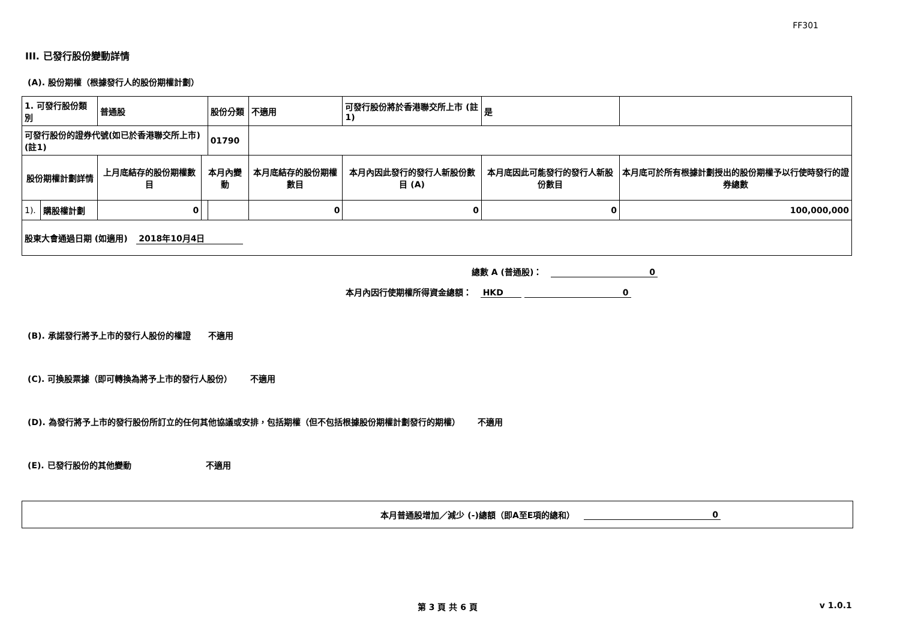FF301
III. 已發行股份變動詳情
(A). 股份期權（根據發行人的股份期權計劃）
| 1. 可發行股份類別 | | 普通股 | | 股份分類 | 不適用 | 可發行股份將於香港聯交所上市 (註1) | | 是 | |
| 可發行股份的證券代號(如已於香港聯交所上市) (註1) | | | | 01790 | | | | | |
| 股份期權計劃詳情 | | 上月底結存的股份期權數目 | 本月內變動 | | 本月底結存的股份期權數目 | 本月內因此發行的發行人新股份數目 (A) | 本月底因此可能發行的發行人新股份數目 | | 本月底可於所有根據計劃授出的股份期權予以行使時發行的證券總數 |
| 1). | 購股權計劃 | 0 | | | 0 | 0 | 0 | | 100,000,000 |
| 股東大會通過日期 (如適用) 2018年10月4日 | | | | | | | | | |
總數 A (普通股)： 0
本月內因行使期權所得資金總額： HKD 0
(B). 承諾發行將予上市的發行人股份的權證 不適用
(C). 可換股票據（即可轉換為將予上市的發行人股份） 不適用
(D). 為發行將予上市的發行股份所訂立的任何其他協議或安排，包括期權（但不包括根據股份期權計劃發行的期權） 不適用
(E). 已發行股份的其他變動 不適用
本月普通股增加／減少 (-)總額（即A至E項的總和） 0
第 3 頁 共 6 頁 v 1.0.1